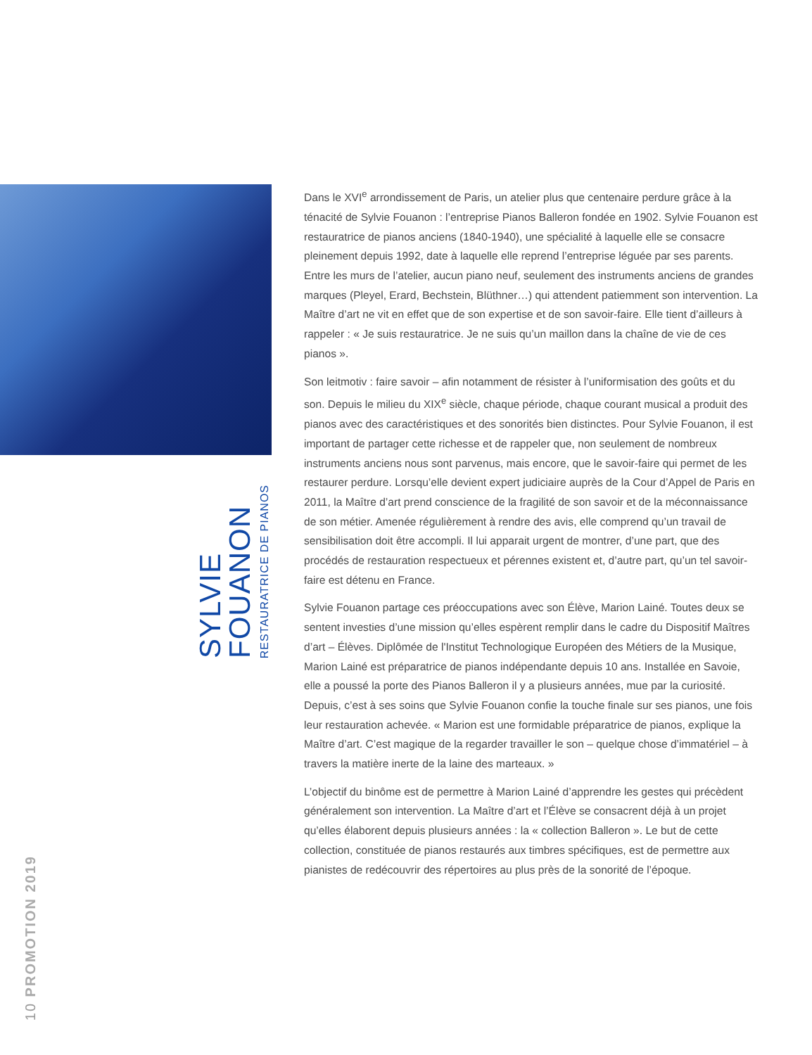SYLVIE
FOUANON
RESTAURATRICE DE PIANOS
10 PROMOTION 2019
Dans le XVI<sup>e</sup> arrondissement de Paris, un atelier plus que centenaire perdure grâce à la ténacité de Sylvie Fouanon : l’entreprise Pianos Balleron fondée en 1902. Sylvie Fouanon est restauratrice de pianos anciens (1840-1940), une spécialité à laquelle elle se consacre pleinement depuis 1992, date à laquelle elle reprend l’entreprise léguée par ses parents. Entre les murs de l’atelier, aucun piano neuf, seulement des instruments anciens de grandes marques (Pleyel, Erard, Bechstein, Blüthner…) qui attendent patiemment son intervention. La Maître d’art ne vit en effet que de son expertise et de son savoir-faire. Elle tient d’ailleurs à rappeler : « Je suis restauratrice. Je ne suis qu’un maillon dans la chaîne de vie de ces pianos ».
Son leitmotiv : faire savoir – afin notamment de résister à l’uniformisation des goûts et du son. Depuis le milieu du XIX<sup>e</sup> siècle, chaque période, chaque courant musical a produit des pianos avec des caractéristiques et des sonorités bien distinctes. Pour Sylvie Fouanon, il est important de partager cette richesse et de rappeler que, non seulement de nombreux instruments anciens nous sont parvenus, mais encore, que le savoir-faire qui permet de les restaurer perdure. Lorsqu’elle devient expert judiciaire auprès de la Cour d’Appel de Paris en 2011, la Maître d’art prend conscience de la fragilité de son savoir et de la méconnaissance de son métier. Amenée régulièrement à rendre des avis, elle comprend qu’un travail de sensibilisation doit être accompli. Il lui apparait urgent de montrer, d’une part, que des procédés de restauration respectueux et pérennes existent et, d’autre part, qu’un tel savoir-faire est détenu en France.
Sylvie Fouanon partage ces préoccupations avec son Élève, Marion Lainé. Toutes deux se sentent investies d’une mission qu’elles espèrent remplir dans le cadre du Dispositif Maîtres d’art – Élèves. Diplômée de l'Institut Technologique Européen des Métiers de la Musique, Marion Lainé est préparatrice de pianos indépendante depuis 10 ans. Installée en Savoie, elle a poussé la porte des Pianos Balleron il y a plusieurs années, mue par la curiosité. Depuis, c’est à ses soins que Sylvie Fouanon confie la touche finale sur ses pianos, une fois leur restauration achevée. « Marion est une formidable préparatrice de pianos, explique la Maître d’art. C’est magique de la regarder travailler le son – quelque chose d’immatériel – à travers la matière inerte de la laine des marteaux. »
L’objectif du binôme est de permettre à Marion Lainé d’apprendre les gestes qui précèdent généralement son intervention. La Maître d’art et l’Élève se consacrent déjà à un projet qu’elles élaborent depuis plusieurs années : la « collection Balleron ». Le but de cette collection, constituée de pianos restaurés aux timbres spécifiques, est de permettre aux pianistes de redécouvrir des répertoires au plus près de la sonorité de l’époque.